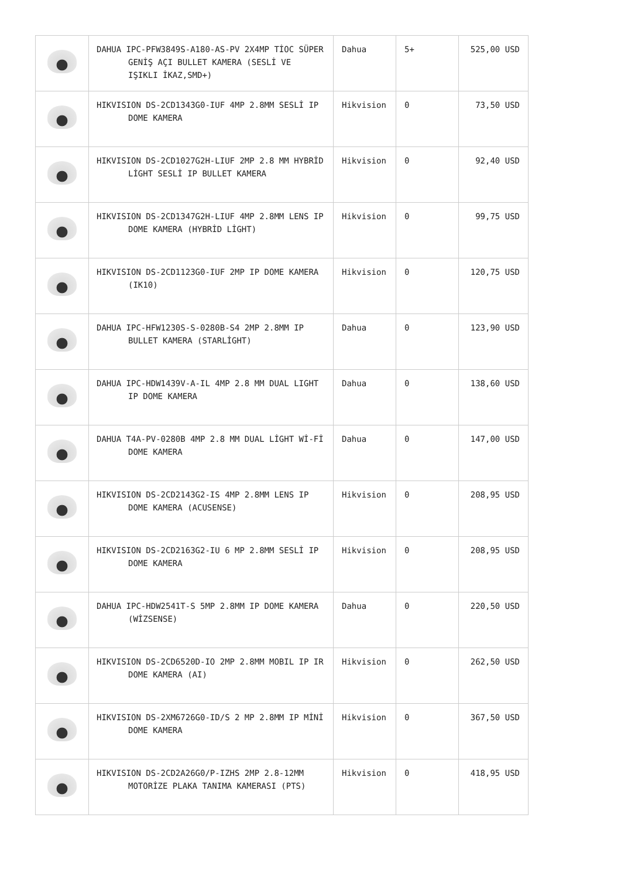| | DAHUA IPC-PFW3849S-A180-AS-PV 2X4MP TİOC SÜPER GENİŞ AÇI BULLET KAMERA (SESLİ VE IŞIKLI İKAZ,SMD+) | Dahua | 5+ | 525,00 USD |
| | HIKVISION DS-2CD1343G0-IUF 4MP 2.8MM SESLİ IP DOME KAMERA | Hikvision | 0 | 73,50 USD |
| | HIKVISION DS-2CD1027G2H-LIUF 2MP 2.8 MM HYBRİD LİGHT SESLİ IP BULLET KAMERA | Hikvision | 0 | 92,40 USD |
| | HIKVISION DS-2CD1347G2H-LIUF 4MP 2.8MM LENS IP DOME KAMERA (HYBRİD LİGHT) | Hikvision | 0 | 99,75 USD |
| | HIKVISION DS-2CD1123G0-IUF 2MP IP DOME KAMERA (IK10) | Hikvision | 0 | 120,75 USD |
| | DAHUA IPC-HFW1230S-S-0280B-S4 2MP 2.8MM IP BULLET KAMERA (STARLİGHT) | Dahua | 0 | 123,90 USD |
| | DAHUA IPC-HDW1439V-A-IL 4MP 2.8 MM DUAL LIGHT IP DOME KAMERA | Dahua | 0 | 138,60 USD |
| | DAHUA T4A-PV-0280B 4MP 2.8 MM DUAL LİGHT Wİ-Fİ DOME KAMERA | Dahua | 0 | 147,00 USD |
| | HIKVISION DS-2CD2143G2-IS 4MP 2.8MM LENS IP DOME KAMERA (ACUSENSE) | Hikvision | 0 | 208,95 USD |
| | HIKVISION DS-2CD2163G2-IU 6 MP 2.8MM SESLİ IP DOME KAMERA | Hikvision | 0 | 208,95 USD |
| | DAHUA IPC-HDW2541T-S 5MP 2.8MM IP DOME KAMERA (WİZSENSE) | Dahua | 0 | 220,50 USD |
| | HIKVISION DS-2CD6520D-IO 2MP 2.8MM MOBIL IP IR DOME KAMERA (AI) | Hikvision | 0 | 262,50 USD |
| | HIKVISION DS-2XM6726G0-ID/S 2 MP 2.8MM IP MİNİ DOME KAMERA | Hikvision | 0 | 367,50 USD |
| | HIKVISION DS-2CD2A26G0/P-IZHS 2MP 2.8-12MM MOTORİZE PLAKA TANIMA KAMERASI (PTS) | Hikvision | 0 | 418,95 USD |